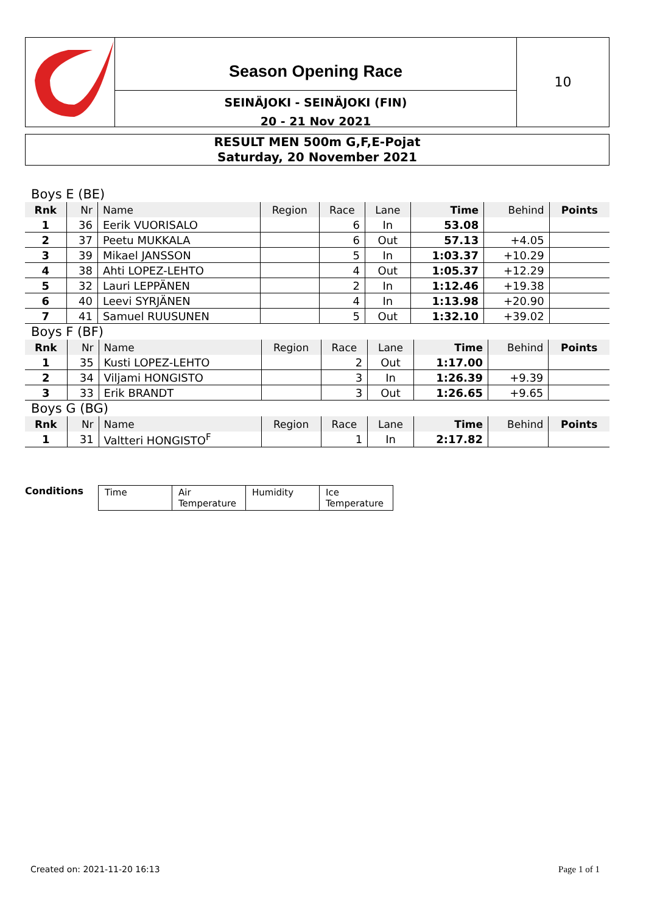Season Opening Race
SEINÄJOKI - SEINÄJOKI (FIN)
20 - 21 Nov 2021
10
RESULT MEN 500m G,F,E-Pojat
Saturday, 20 November 2021
Boys E (BE)
| Rnk | Nr | Name | Region | Race | Lane | Time | Behind | Points |
| --- | --- | --- | --- | --- | --- | --- | --- | --- |
| 1 | 36 | Eerik VUORISALO | | 6 | In | 53.08 | | |
| 2 | 37 | Peetu MUKKALA | | 6 | Out | 57.13 | +4.05 | |
| 3 | 39 | Mikael JANSSON | | 5 | In | 1:03.37 | +10.29 | |
| 4 | 38 | Ahti LOPEZ-LEHTO | | 4 | Out | 1:05.37 | +12.29 | |
| 5 | 32 | Lauri LEPPÄNEN | | 2 | In | 1:12.46 | +19.38 | |
| 6 | 40 | Leevi SYRJÄNEN | | 4 | In | 1:13.98 | +20.90 | |
| 7 | 41 | Samuel RUUSUNEN | | 5 | Out | 1:32.10 | +39.02 | |
Boys F (BF)
| Rnk | Nr | Name | Region | Race | Lane | Time | Behind | Points |
| --- | --- | --- | --- | --- | --- | --- | --- | --- |
| 1 | 35 | Kusti LOPEZ-LEHTO | | 2 | Out | 1:17.00 | | |
| 2 | 34 | Viljami HONGISTO | | 3 | In | 1:26.39 | +9.39 | |
| 3 | 33 | Erik BRANDT | | 3 | Out | 1:26.65 | +9.65 | |
Boys G (BG)
| Rnk | Nr | Name | Region | Race | Lane | Time | Behind | Points |
| --- | --- | --- | --- | --- | --- | --- | --- | --- |
| 1 | 31 | Valtteri HONGISTO<sup>F</sup> | | 1 | In | 2:17.82 | | |
Conditions Time Air Temperature
Humidity Ice Temperature
Created on: 2021-11-20 16:13 Page 1 of 1